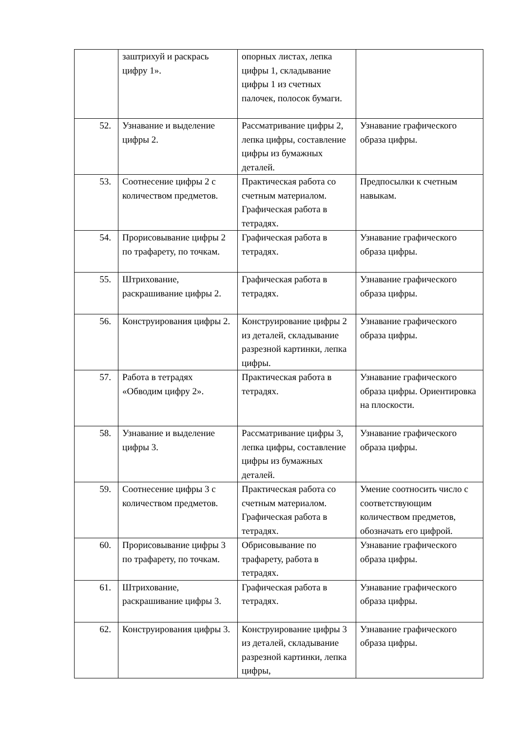| | заштрихуй и раскрась цифру 1». | опорных листах, лепка цифры 1, складывание цифры 1 из счетных палочек, полосок бумаги. | |
| 52. | Узнавание и выделение цифры 2. | Рассматривание цифры 2, лепка цифры, составление цифры из бумажных деталей. | Узнавание графического образа цифры. |
| 53. | Соотнесение цифры 2 с количеством предметов. | Практическая работа со счетным материалом. Графическая работа в тетрадях. | Предпосылки к счетным навыкам. |
| 54. | Прорисовывание цифры 2 по трафарету, по точкам. | Графическая работа в тетрадях. | Узнавание графического образа цифры. |
| 55. | Штрихование, раскрашивание цифры 2. | Графическая работа в тетрадях. | Узнавание графического образа цифры. |
| 56. | Конструирования цифры 2. | Конструирование цифры 2 из деталей, складывание разрезной картинки, лепка цифры. | Узнавание графического образа цифры. |
| 57. | Работа в тетрадях «Обводим цифру 2». | Практическая работа в тетрадях. | Узнавание графического образа цифры. Ориентировка на плоскости. |
| 58. | Узнавание и выделение цифры 3. | Рассматривание цифры 3, лепка цифры, составление цифры из бумажных деталей. | Узнавание графического образа цифры. |
| 59. | Соотнесение цифры 3 с количеством предметов. | Практическая работа со счетным материалом. Графическая работа в тетрадях. | Умение соотносить число с соответствующим количеством предметов, обозначать его цифрой. |
| 60. | Прорисовывание цифры 3 по трафарету, по точкам. | Обрисовывание по трафарету, работа в тетрадях. | Узнавание графического образа цифры. |
| 61. | Штрихование, раскрашивание цифры 3. | Графическая работа в тетрадях. | Узнавание графического образа цифры. |
| 62. | Конструирования цифры 3. | Конструирование цифры 3 из деталей, складывание разрезной картинки, лепка цифры, | Узнавание графического образа цифры. |